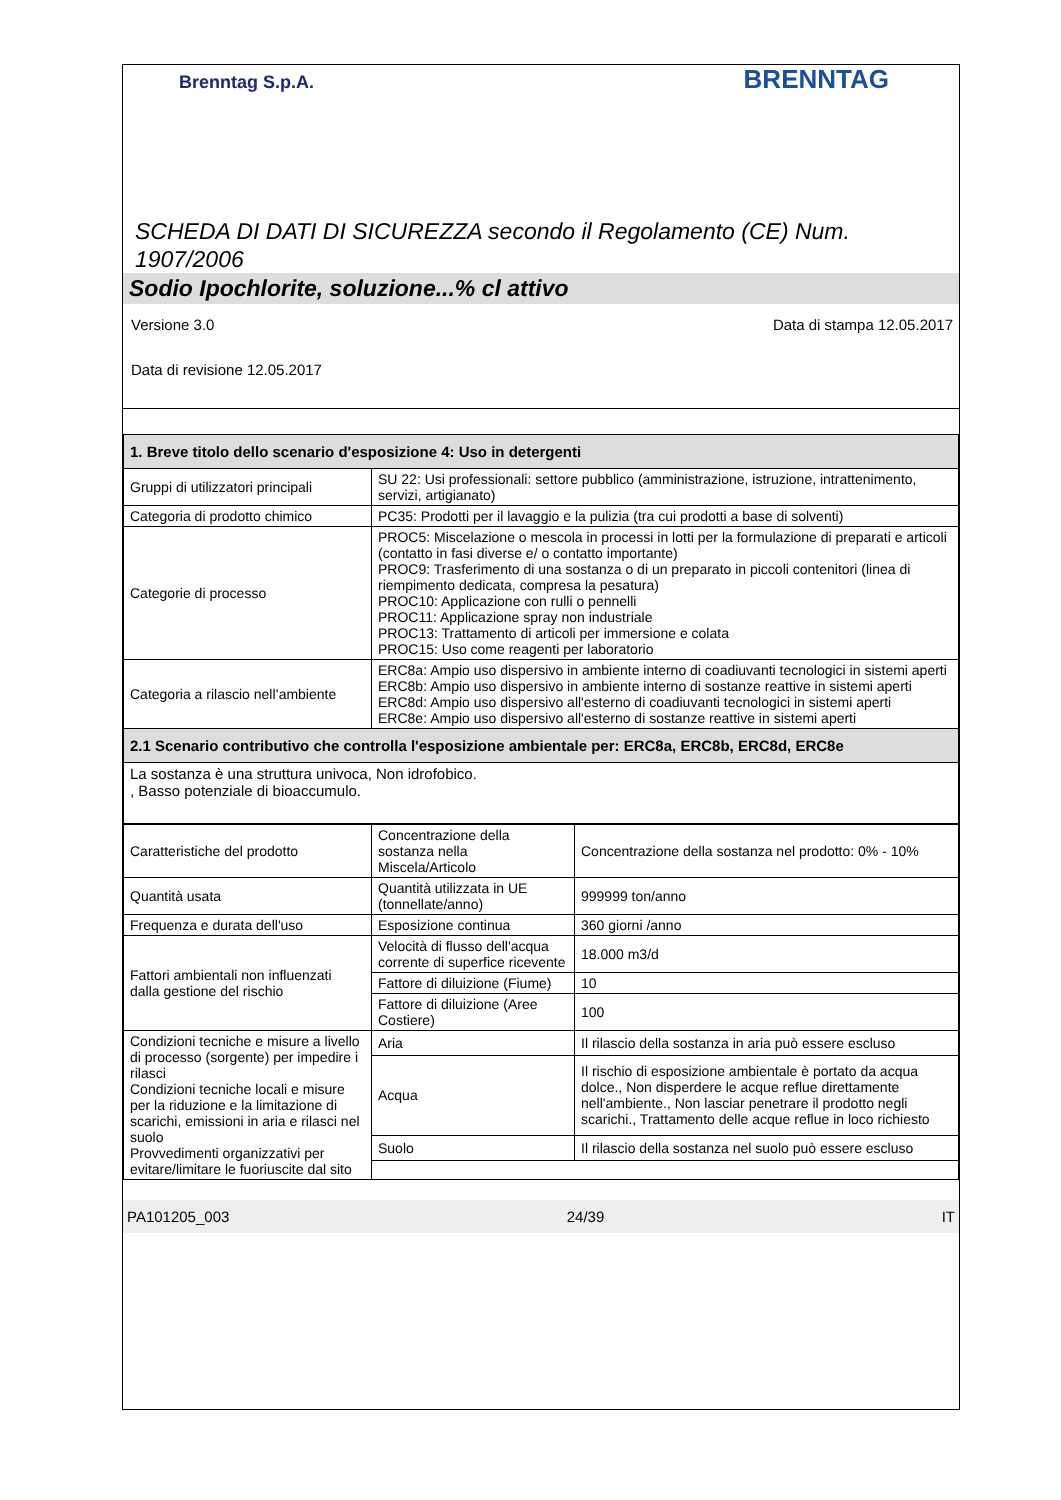Brenntag S.p.A.
BRENNTAG
SCHEDA DI DATI DI SICUREZZA secondo il Regolamento (CE) Num. 1907/2006
Sodio Ipochlorite, soluzione...% cl attivo
Versione 3.0 Data di stampa 12.05.2017
Data di revisione 12.05.2017
| 1. Breve titolo dello scenario d'esposizione 4: Uso in detergenti | |
| --- | --- |
| Gruppi di utilizzatori principali | SU 22: Usi professionali: settore pubblico (amministrazione, istruzione, intrattenimento, servizi, artigianato) |
| Categoria di prodotto chimico | PC35: Prodotti per il lavaggio e la pulizia (tra cui prodotti a base di solventi) |
| Categorie di processo | PROC5: Miscelazione o mescola in processi in lotti per la formulazione di preparati e articoli (contatto in fasi diverse e/ o contatto importante) PROC9: Trasferimento di una sostanza o di un preparato in piccoli contenitori (linea di riempimento dedicata, compresa la pesatura) PROC10: Applicazione con rulli o pennelli PROC11: Applicazione spray non industriale PROC13: Trattamento di articoli per immersione e colata PROC15: Uso come reagenti per laboratorio |
| Categoria a rilascio nell’ambiente | ERC8a: Ampio uso dispersivo in ambiente interno di coadiuvanti tecnologici in sistemi aperti ERC8b: Ampio uso dispersivo in ambiente interno di sostanze reattive in sistemi aperti ERC8d: Ampio uso dispersivo all'esterno di coadiuvanti tecnologici in sistemi aperti ERC8e: Ampio uso dispersivo all'esterno di sostanze reattive in sistemi aperti |
| 2.1 Scenario contributivo che controlla l'esposizione ambientale per: ERC8a, ERC8b, ERC8d, ERC8e | |
| La sostanza è una struttura univoca, Non idrofobico. , Basso potenziale di bioaccumulo. | |
| Caratteristiche del prodotto | Concentrazione della sostanza nella Miscela/Articolo | Concentrazione della sostanza nel prodotto: 0% - 10% |
| Quantità usata | Quantità utilizzata in UE (tonnellate/anno) | 999999 ton/anno |
| Frequenza e durata dell'uso | Esposizione continua | 360 giorni /anno |
| Fattori ambientali non influenzati dalla gestione del rischio | Velocità di flusso dell'acqua corrente di superfice ricevente | 18.000 m3/d |
| | Fattore di diluizione (Fiume) | 10 |
| | Fattore di diluizione (Aree Costiere) | 100 |
| Condizioni tecniche e misure a livello di processo (sorgente) per impedire i rilasci Condizioni tecniche locali e misure per la riduzione e la limitazione di scarichi, emissioni in aria e rilasci nel suolo Provvedimenti organizzativi per evitare/limitare le fuoriuscite dal sito | Aria | Il rilascio della sostanza in aria può essere escluso |
| | Acqua | Il rischio di esposizione ambientale è portato da acqua dolce., Non disperdere le acque reflue direttamente nell'ambiente., Non lasciar penetrare il prodotto negli scarichi., Trattamento delle acque reflue in loco richiesto |
| | Suolo | Il rilascio della sostanza nel suolo può essere escluso |
PA101205_003 24/39 IT